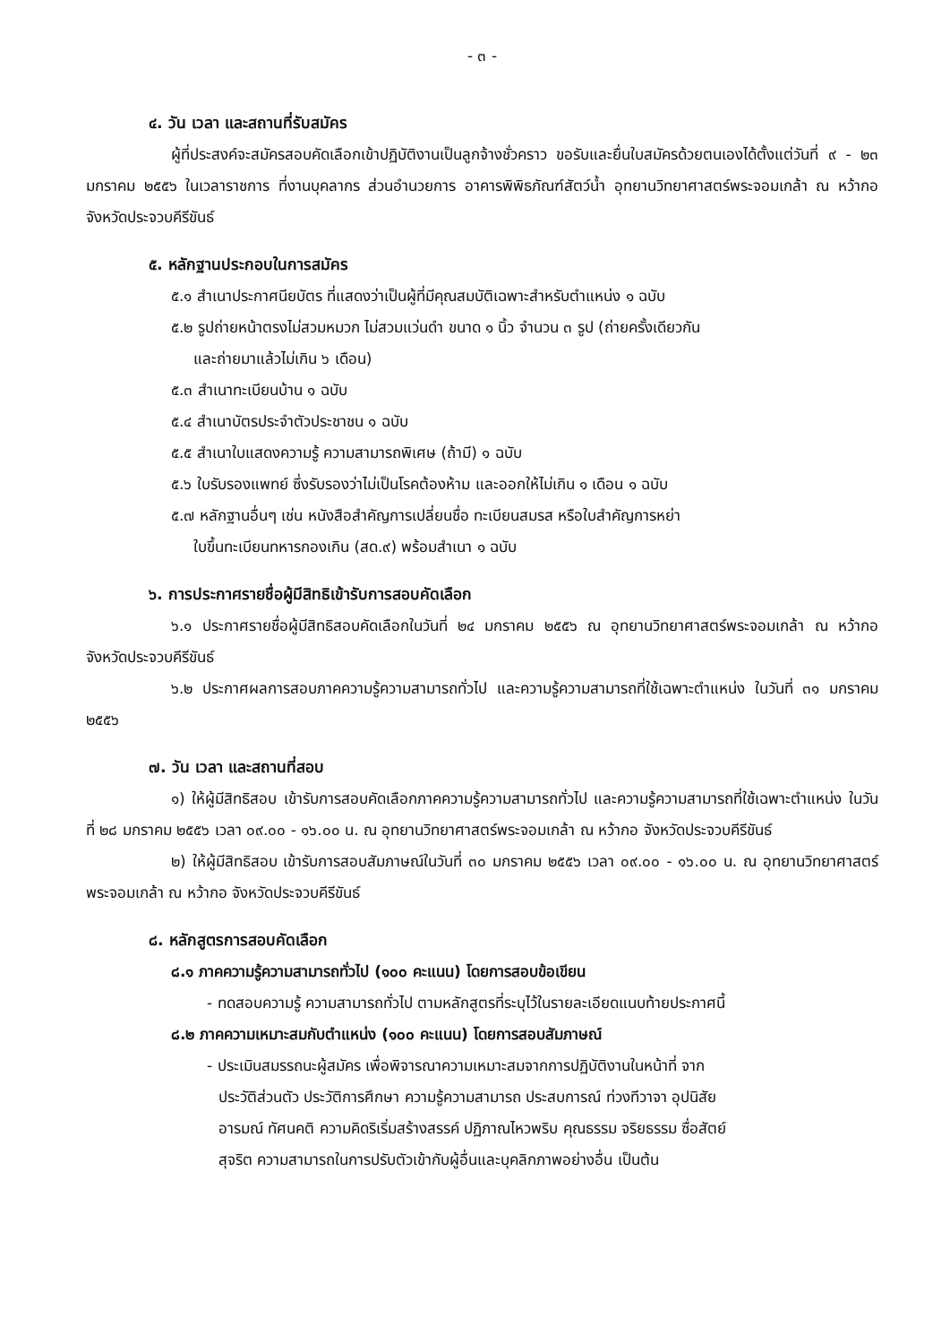- ๓ -
๔. วัน เวลา และสถานที่รับสมัคร
ผู้ที่ประสงค์จะสมัครสอบคัดเลือกเข้าปฏิบัติงานเป็นลูกจ้างชั่วคราว ขอรับและยื่นใบสมัครด้วยตนเองได้ตั้งแต่วันที่ ๙ - ๒๓ มกราคม ๒๕๕๖ ในเวลาราชการ ที่งานบุคลากร ส่วนอำนวยการ อาคารพิพิธภัณฑ์สัตว์น้ำ อุทยานวิทยาศาสตร์พระจอมเกล้า ณ หว้ากอ จังหวัดประจวบคีรีขันธ์
๕. หลักฐานประกอบในการสมัคร
๕.๑ สำเนาประกาศนียบัตร ที่แสดงว่าเป็นผู้ที่มีคุณสมบัติเฉพาะสำหรับตำแหน่ง ๑ ฉบับ
๕.๒ รูปถ่ายหน้าตรงไม่สวมหมวก ไม่สวมแว่นดำ ขนาด ๑ นิ้ว จำนวน ๓ รูป (ถ่ายครั้งเดียวกัน
และถ่ายมาแล้วไม่เกิน ๖ เดือน)
๕.๓ สำเนาทะเบียนบ้าน ๑ ฉบับ
๕.๔ สำเนาบัตรประจำตัวประชาชน ๑ ฉบับ
๕.๕ สำเนาใบแสดงความรู้ ความสามารถพิเศษ (ถ้ามี) ๑ ฉบับ
๕.๖ ใบรับรองแพทย์ ซึ่งรับรองว่าไม่เป็นโรคต้องห้าม และออกให้ไม่เกิน ๑ เดือน ๑ ฉบับ
๕.๗ หลักฐานอื่นๆ เช่น หนังสือสำคัญการเปลี่ยนชื่อ ทะเบียนสมรส หรือใบสำคัญการหย่า
ใบขึ้นทะเบียนทหารกองเกิน (สด.๙) พร้อมสำเนา ๑ ฉบับ
๖. การประกาศรายชื่อผู้มีสิทธิเข้ารับการสอบคัดเลือก
๖.๑ ประกาศรายชื่อผู้มีสิทธิสอบคัดเลือกในวันที่ ๒๔ มกราคม ๒๕๕๖ ณ อุทยานวิทยาศาสตร์พระจอมเกล้า ณ หว้ากอ จังหวัดประจวบคีรีขันธ์
๖.๒ ประกาศผลการสอบภาคความรู้ความสามารถทั่วไป และความรู้ความสามารถที่ใช้เฉพาะตำแหน่ง ในวันที่ ๓๑ มกราคม ๒๕๕๖
๗. วัน เวลา และสถานที่สอบ
๑) ให้ผู้มีสิทธิสอบ เข้ารับการสอบคัดเลือกภาคความรู้ความสามารถทั่วไป และความรู้ความสามารถที่ใช้เฉพาะตำแหน่ง ในวันที่ ๒๘ มกราคม ๒๕๕๖ เวลา ๐๙.๐๐ - ๑๖.๐๐ น. ณ อุทยานวิทยาศาสตร์พระจอมเกล้า ณ หว้ากอ จังหวัดประจวบคีรีขันธ์
๒) ให้ผู้มีสิทธิสอบ เข้ารับการสอบสัมภาษณ์ในวันที่ ๓๐ มกราคม ๒๕๕๖ เวลา ๐๙.๐๐ - ๑๖.๐๐ น. ณ อุทยานวิทยาศาสตร์พระจอมเกล้า ณ หว้ากอ จังหวัดประจวบคีรีขันธ์
๘. หลักสูตรการสอบคัดเลือก
๘.๑ ภาคความรู้ความสามารถทั่วไป (๑๐๐ คะแนน) โดยการสอบข้อเขียน
- ทดสอบความรู้ ความสามารถทั่วไป ตามหลักสูตรที่ระบุไว้ในรายละเอียดแนบท้ายประกาศนี้
๘.๒ ภาคความเหมาะสมกับตำแหน่ง (๑๐๐ คะแนน) โดยการสอบสัมภาษณ์
- ประเมินสมรรถนะผู้สมัคร เพื่อพิจารณาความเหมาะสมจากการปฏิบัติงานในหน้าที่ จาก
ประวัติส่วนตัว ประวัติการศึกษา ความรู้ความสามารถ ประสบการณ์ ท่วงทีวาจา อุปนิสัย
อารมณ์ ทัศนคติ ความคิดริเริ่มสร้างสรรค์ ปฏิภาณไหวพริบ คุณธรรม จริยธรรม ซื่อสัตย์
สุจริต ความสามารถในการปรับตัวเข้ากับผู้อื่นและบุคลิกภาพอย่างอื่น เป็นต้น